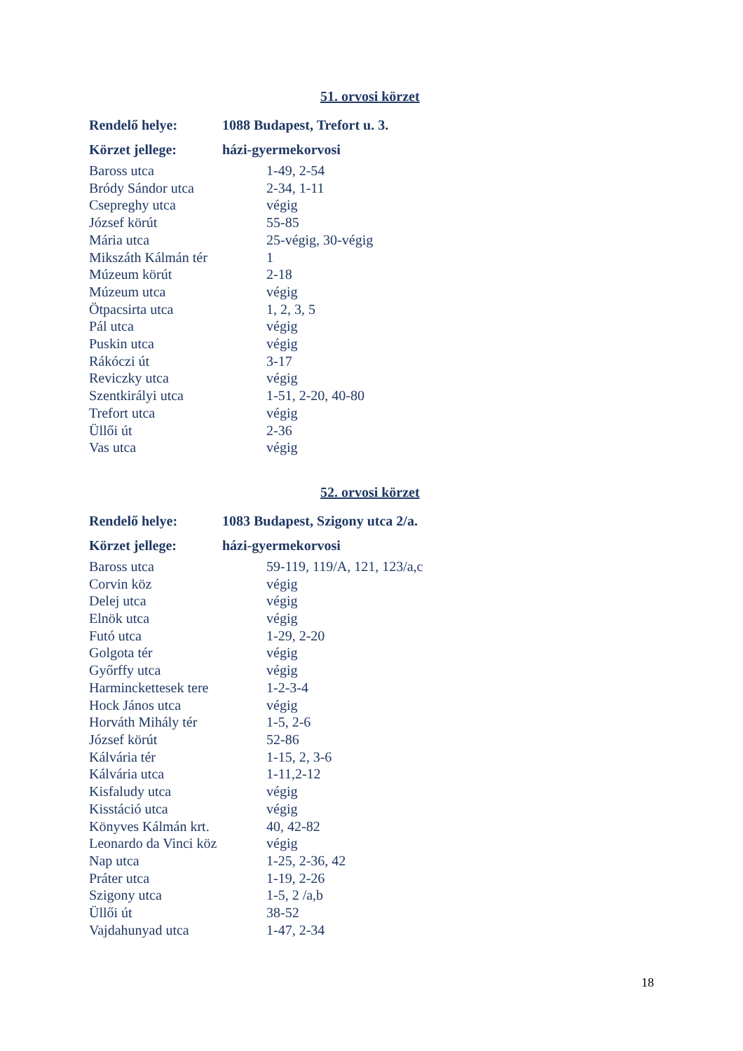51. orvosi körzet
| Rendelő helye: | 1088 Budapest, Trefort u. 3. |
| Körzet jellege: | házi-gyermekorvosi |
| Baross utca | 1-49, 2-54 |
| Bródy Sándor utca | 2-34, 1-11 |
| Csepreghy utca | végig |
| József körút | 55-85 |
| Mária utca | 25-végig, 30-végig |
| Mikszáth Kálmán tér | 1 |
| Múzeum körút | 2-18 |
| Múzeum utca | végig |
| Ötpacsirta utca | 1, 2, 3, 5 |
| Pál utca | végig |
| Puskin utca | végig |
| Rákóczi út | 3-17 |
| Reviczky utca | végig |
| Szentkirályi utca | 1-51, 2-20, 40-80 |
| Trefort utca | végig |
| Üllői út | 2-36 |
| Vas utca | végig |
52. orvosi körzet
| Rendelő helye: | 1083 Budapest, Szigony utca 2/a. |
| Körzet jellege: | házi-gyermekorvosi |
| Baross utca | 59-119, 119/A, 121, 123/a,c |
| Corvin köz | végig |
| Delej utca | végig |
| Elnök utca | végig |
| Futó utca | 1-29, 2-20 |
| Golgota tér | végig |
| Győrffy utca | végig |
| Harminckettesek tere | 1-2-3-4 |
| Hock János utca | végig |
| Horváth Mihály tér | 1-5, 2-6 |
| József körút | 52-86 |
| Kálvária tér | 1-15, 2, 3-6 |
| Kálvária utca | 1-11,2-12 |
| Kisfaludy utca | végig |
| Kisstáció utca | végig |
| Könyves Kálmán krt. | 40, 42-82 |
| Leonardo da Vinci köz | végig |
| Nap utca | 1-25, 2-36, 42 |
| Práter utca | 1-19, 2-26 |
| Szigony utca | 1-5, 2 /a,b |
| Üllői út | 38-52 |
| Vajdahunyad utca | 1-47, 2-34 |
18